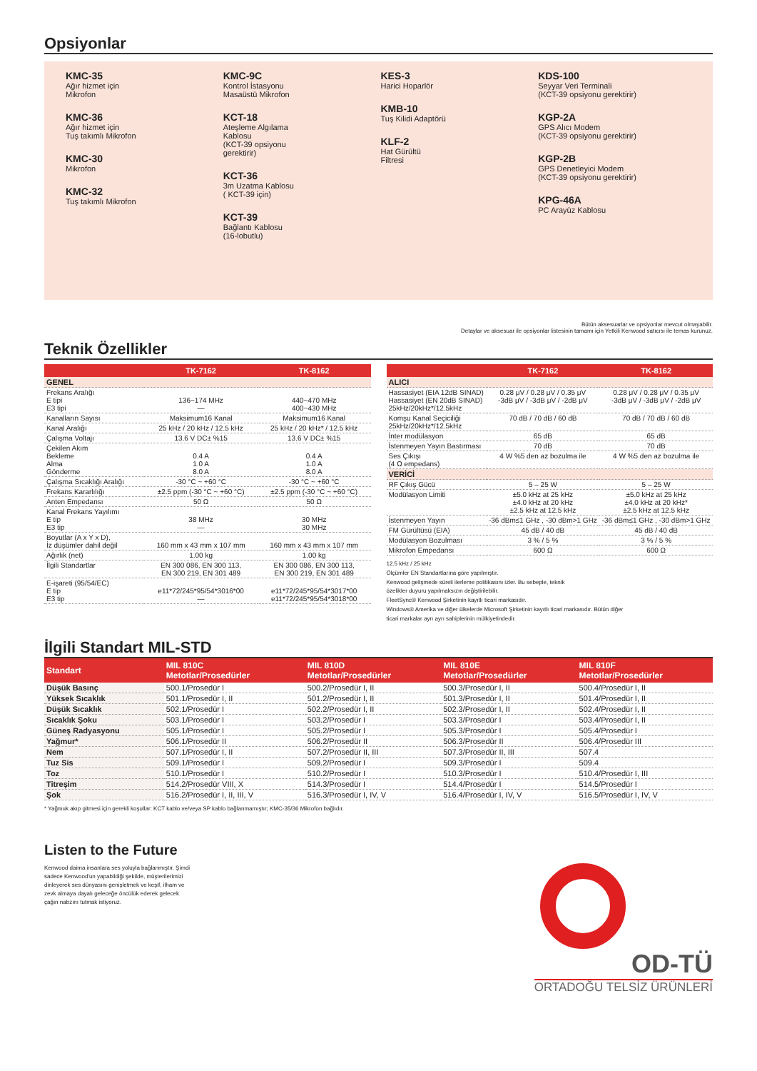Opsiyonlar
KMC-35
Ağır hizmet için
Mikrofon
KMC-36
Ağır hizmet için
Tuş takımlı Mikrofon
KMC-30
Mikrofon
KMC-32
Tuş takımlı Mikrofon
KMC-9C
Kontrol İstasyonu
Masaüstü Mikrofon
KCT-18
Ateşleme Algılama
Kablosu
(KCT-39 opsiyonu
gerektirir)
KCT-36
3m Uzatma Kablosu
( KCT-39 için)
KCT-39
Bağlantı Kablosu
(16-lobutlu)
KES-3
Harici Hoparlör
KMB-10
Tuş Kilidi Adaptörü
KLF-2
Hat Gürültü
Filtresi
KDS-100
Seyyar Veri Terminali
(KCT-39 opsiyonu gerektirir)
KGP-2A
GPS Alıcı Modem
(KCT-39 opsiyonu gerektirir)
KGP-2B
GPS Denetleyici Modem
(KCT-39 opsiyonu gerektirir)
KPG-46A
PC Arayüz Kablosu
Bütün aksesuarlar ve opsiyonlar mevcut olmayabilir.
Detaylar ve aksesuar ile opsiyonlar listesinin tamamı için Yetkili Kenwood satıcısı ile temas kurunuz.
Teknik Özellikler
| | TK-7162 | TK-8162 |
| --- | --- | --- |
| GENEL | | |
| Frekans Aralığı E tipi E3 tipi | 136~174 MHz — | 440~470 MHz 400~430 MHz |
| Kanalların Sayısı | Maksimum16 Kanal | Maksimum16 Kanal |
| Kanal Aralığı | 25 kHz / 20 kHz / 12.5 kHz | 25 kHz / 20 kHz* / 12.5 kHz |
| Çalışma Voltajı | 13.6 V DC± %15 | 13.6 V DC± %15 |
| Çekilen Akım Bekleme Alma Gönderme | 0.4 A 1.0 A 8.0 A | 0.4 A 1.0 A 8.0 A |
| Çalışma Sıcaklığı Aralığı | -30 °C ~ +60 °C | -30 °C ~ +60 °C |
| Frekans Kararlılığı | ±2.5 ppm (-30 °C ~ +60 °C) | ±2.5 ppm (-30 °C ~ +60 °C) |
| Anten Empedansı | 50 Ω | 50 Ω |
| Kanal Frekans Yayılımı E tip E3 tip | 38 MHz — | 30 MHz 30 MHz |
| Boyutlar (A x Y x D), İz düşümler dahil değil | 160 mm x 43 mm x 107 mm | 160 mm x 43 mm x 107 mm |
| Ağırlık (net) | 1.00 kg | 1.00 kg |
| İlgili Standartlar | EN 300 086, EN 300 113, EN 300 219, EN 301 489 | EN 300 086, EN 300 113, EN 300 219, EN 301 489 |
| E-işareti (95/54/EC) E tip E3 tip | e11*72/245*95/54*3016*00 — | e11*72/245*95/54*3017*00 e11*72/245*95/54*3018*00 |
| | TK-7162 | TK-8162 |
| --- | --- | --- |
| ALICI | | |
| Hassasiyet (EIA 12dB SINAD) Hassasiyet (EN 20dB SINAD) 25kHz/20kHz*/12.5kHz | 0.28 μV / 0.28 μV / 0.35 μV -3dB μV / -3dB μV / -2dB μV | 0.28 μV / 0.28 μV / 0.35 μV -3dB μV / -3dB μV / -2dB μV |
| Komşu Kanal Seçiciliği 25kHz/20kHz*/12.5kHz | 70 dB / 70 dB / 60 dB | 70 dB / 70 dB / 60 dB |
| İnter modülasyon | 65 dB | 65 dB |
| İstenmeyen Yayın Bastırması | 70 dB | 70 dB |
| Ses Çıkışı (4 Ω empedans) | 4 W %5 den az bozulma ile | 4 W %5 den az bozulma ile |
| VERİCİ | | |
| RF Çıkış Gücü | 5 – 25 W | 5 – 25 W |
| Modülasyon Limiti | ±5.0 kHz at 25 kHz ±4.0 kHz at 20 kHz ±2.5 kHz at 12.5 kHz | ±5.0 kHz at 25 kHz ±4.0 kHz at 20 kHz* ±2.5 kHz at 12.5 kHz |
| İstenmeyen Yayın | -36 dBm≤1 GHz , -30 dBm>1 GHz | -36 dBm≤1 GHz , -30 dBm>1 GHz |
| FM Gürültüsü (EIA) | 45 dB / 40 dB | 45 dB / 40 dB |
| Modülasyon Bozulması | 3 % / 5 % | 3 % / 5 % |
| Mikrofon Empedansı | 600 Ω | 600 Ω |
12.5 kHz / 25 kHz
Ölçümler EN Standartlarına göre yapılmıştır.
Kenwood gelişmede süreli ilerleme politikasını izler. Bu sebeple, teknik
özelikler duyuru yapılmaksızın değiştirilebilir.
FleetSync® Kenwood Şirketinin kayıtlı ticari markasıdır.
Windows® Amerika ve diğer ülkelerde Microsoft Şirketinin kayıtlı ticari markasıdır. Bütün diğer
ticari markalar ayrı ayrı sahiplerinin mülkiyetindedir.
İlgili Standart MIL-STD
| Standart | MIL 810C Metotlar/Prosedürler | MIL 810D Metotlar/Prosedürler | MIL 810E Metotlar/Prosedürler | MIL 810F Metotlar/Prosedürler |
| --- | --- | --- | --- | --- |
| Düşük Basınç | 500.1/Prosedür I | 500.2/Prosedür I, II | 500.3/Prosedür I, II | 500.4/Prosedür I, II |
| Yüksek Sıcaklık | 501.1/Prosedür I, II | 501.2/Prosedür I, II | 501.3/Prosedür I, II | 501.4/Prosedür I, II |
| Düşük Sıcaklık | 502.1/Prosedür I | 502.2/Prosedür I, II | 502.3/Prosedür I, II | 502.4/Prosedür I, II |
| Sıcaklık Şoku | 503.1/Prosedür I | 503.2/Prosedür I | 503.3/Prosedür I | 503.4/Prosedür I, II |
| Güneş Radyasyonu | 505.1/Prosedür I | 505.2/Prosedür I | 505.3/Prosedür I | 505.4/Prosedür I |
| Yağmur* | 506.1/Prosedür II | 506.2/Prosedür II | 506.3/Prosedür II | 506.4/Prosedür III |
| Nem | 507.1/Prosedür I, II | 507.2/Prosedür II, III | 507.3/Prosedür II, III | 507.4 |
| Tuz Sis | 509.1/Prosedür I | 509.2/Prosedür I | 509.3/Prosedür I | 509.4 |
| Toz | 510.1/Prosedür I | 510.2/Prosedür I | 510.3/Prosedür I | 510.4/Prosedür I, III |
| Titreşim | 514.2/Prosedür VIII, X | 514.3/Prosedür I | 514.4/Prosedür I | 514.5/Prosedür I |
| Şok | 516.2/Prosedür I, II, III, V | 516.3/Prosedür I, IV, V | 516.4/Prosedür I, IV, V | 516.5/Prosedür I, IV, V |
* Yağmuk akıp gitmesi için gerekli koşullar: KCT kablo ve/veya SP kablo bağlanmamıştır; KMC-35/36 Mikrofon bağlıdır.
Listen to the Future
Kenwood daima insanlara ses yoluyla bağlanmıştır. Şimdi sadece Kenwood'un yapabildiği şekilde, müşterilerimizi dinleyerek ses dünyasını genişletmek ve keşif, ilham ve zevk almaya dayalı geleceğe öncülük ederek gelecek çağın nabzını tutmak istiyoruz.
OD-TÜ
ORTADOĞU TELSİZ ÜRÜNLERİ